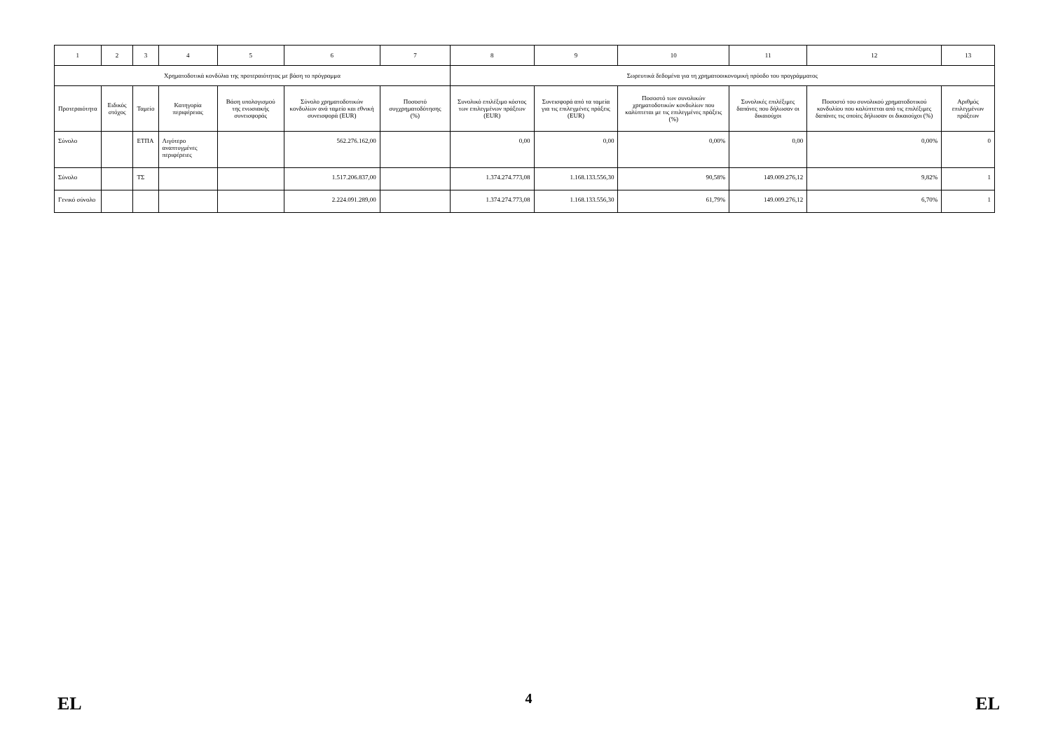| 1 | 2 | 3 | 4 | 5 | 6 | 7 | 8 | 9 | 10 | 11 | 12 | 13 |
| Χρηματοδοτικά κονδύλια της προτεραιότητας με βάση το πρόγραμμα | | | | | | | Σωρευτικά δεδομένα για τη χρηματοοικονομική πρόοδο του προγράμματος | | | | | |
| Προτεραιότητα | Ειδικός στόχος | Ταμείο | Κατηγορία περιφέρειας | Βάση υπολογισμού της ενωσιακής συνεισφοράς | Σύνολο χρηματοδοτικών κονδυλίων ανά ταμείο και εθνική συνεισφορά (EUR) | Ποσοστό συγχρηματοδότησης (%) | Συνολικό επιλέξιμο κόστος των επιλεγμένων πράξεων (EUR) | Συνεισφορά από τα ταμεία για τις επιλεγμένες πράξεις (EUR) | Ποσοστό των συνολικών χρηματοδοτικών κονδυλίων που καλύπτεται με τις επιλεγμένες πράξεις (%) | Συνολικές επιλέξιμες δαπάνες που δήλωσαν οι δικαιούχοι | Ποσοστό του συνολικού χρηματοδοτικού κονδυλίου που καλύπτεται από τις επιλέξιμες δαπάνες τις οποίες δήλωσαν οι δικαιούχοι (%) | Αριθμός επιλεγμένων πράξεων |
| Σύνολο | | ΕΤΠΑ | Λιγότερο αναπτυγμένες περιφέρειες | | 562.276.162,00 | | 0,00 | 0,00 | 0,00% | 0,00 | 0,00% | 0 |
| Σύνολο | | ΤΣ | | | 1.517.206.837,00 | | 1.374.274.773,08 | 1.168.133.556,30 | 90,58% | 149.009.276,12 | 9,82% | 1 |
| Γενικό σύνολο | | | | | 2.224.091.289,00 | | 1.374.274.773,08 | 1.168.133.556,30 | 61,79% | 149.009.276,12 | 6,70% | 1 |
EL 4 EL